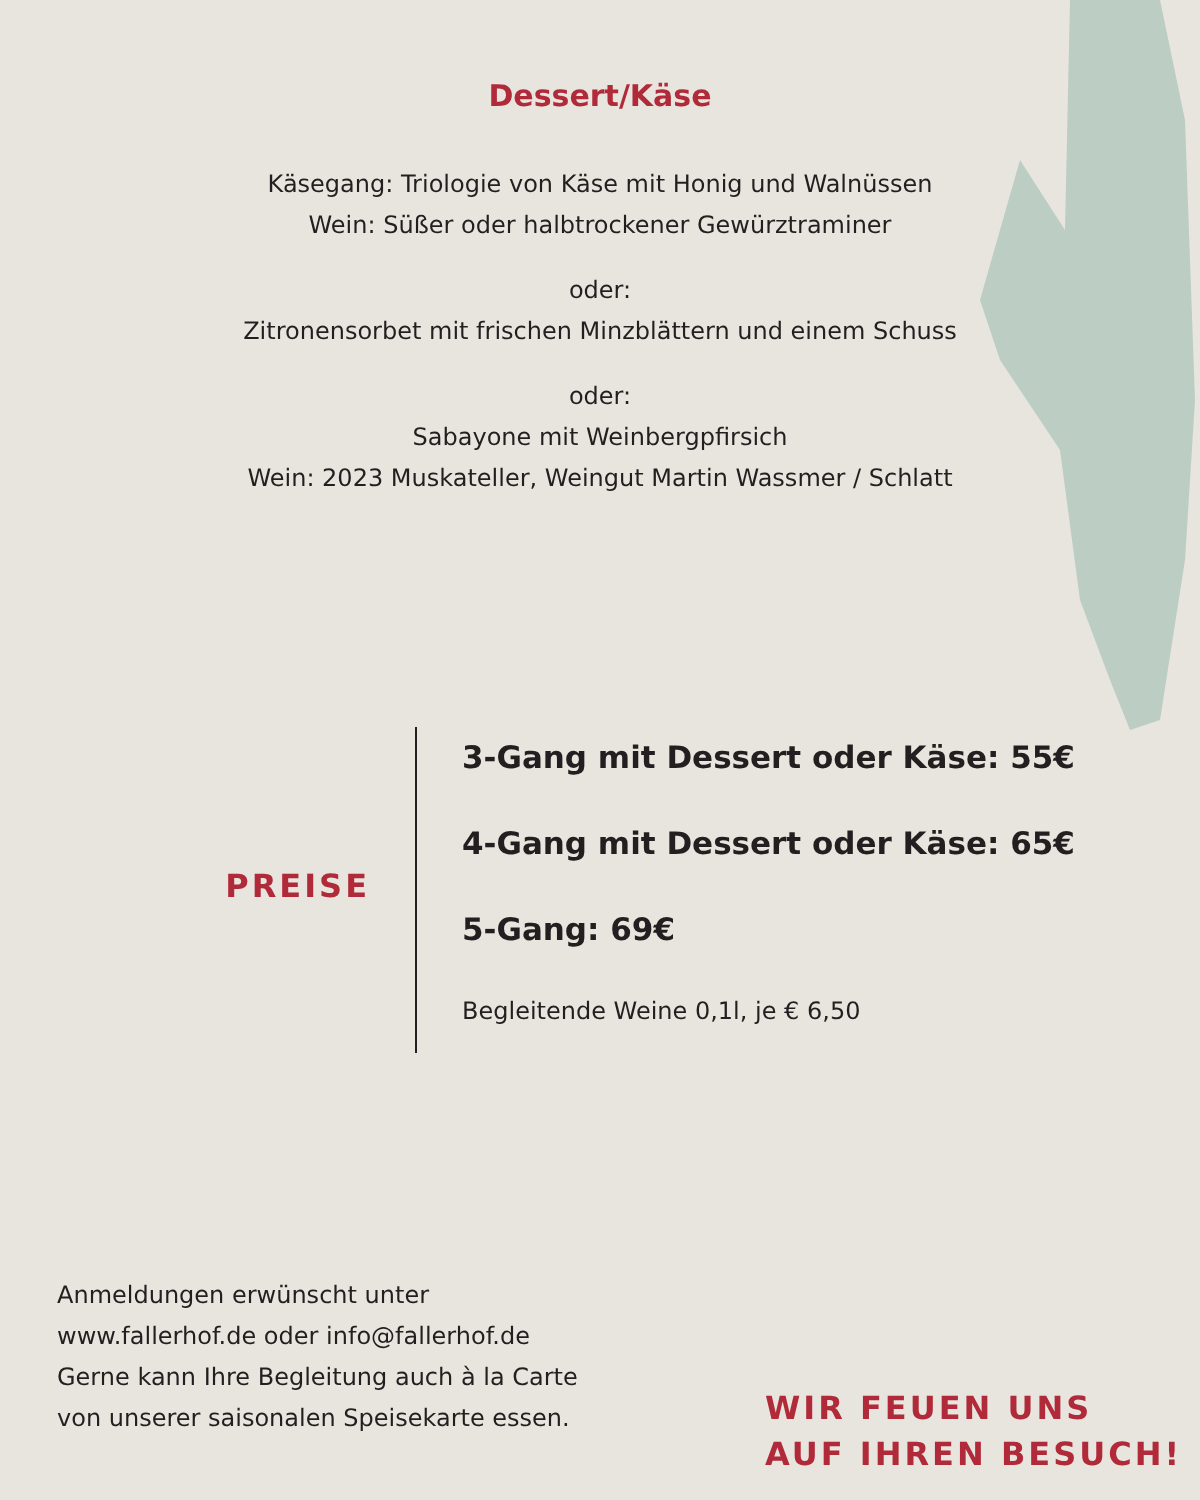Dessert/Käse
Käsegang: Triologie von Käse mit Honig und Walnüssen
Wein: Süßer oder halbtrockener Gewürztraminer
oder:
Zitronensorbet mit frischen Minzblättern und einem Schuss
oder:
Sabayone mit Weinbergpfirsich
Wein: 2023 Muskateller, Weingut Martin Wassmer / Schlatt
PREISE
3-Gang mit Dessert oder Käse: 55€
4-Gang mit Dessert oder Käse: 65€
5-Gang: 69€
Begleitende Weine 0,1l, je € 6,50
Anmeldungen erwünscht unter
www.fallerhof.de oder info@fallerhof.de
Gerne kann Ihre Begleitung auch à la Carte
von unserer saisonalen Speisekarte essen.
WIR FEUEN UNS
AUF IHREN BESUCH!